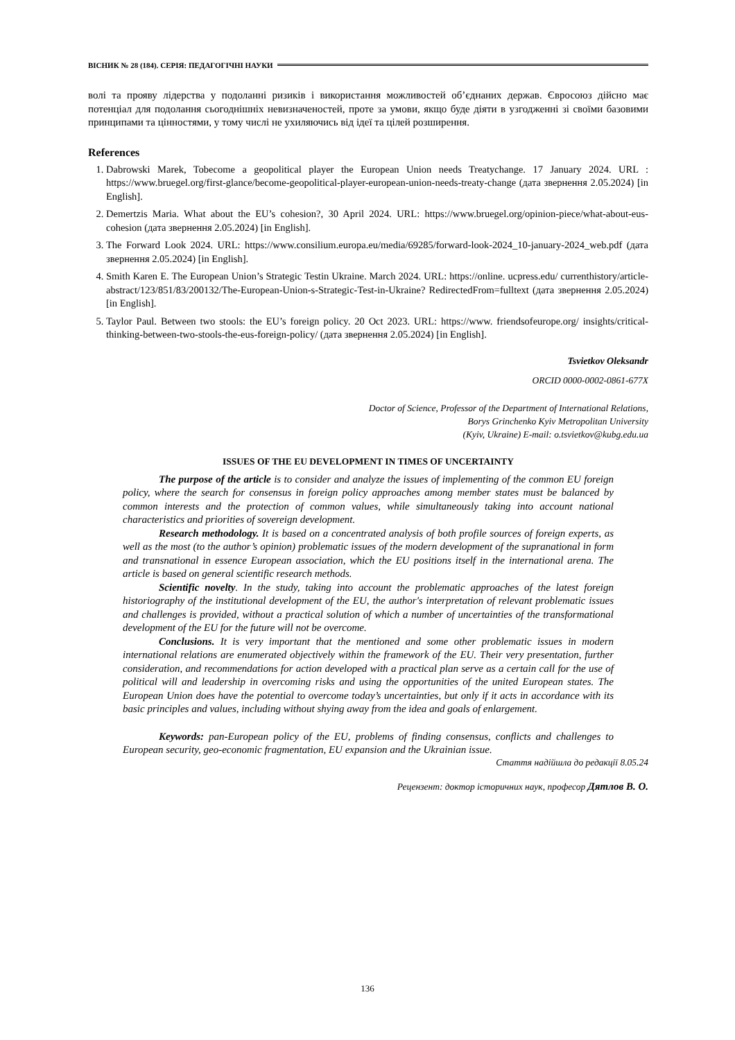ВІСНИК № 28 (184). СЕРІЯ: ПЕДАГОГІЧНІ НАУКИ
волі та прояву лідерства у подоланні ризиків і використання можливостей об’єднаних держав. Євросоюз дійсно має потенціал для подолання сьогоднішніх невизначеностей, проте за умови, якщо буде діяти в узгодженні зі своїми базовими принципами та цінностями, у тому числі не ухиляючись від ідеї та цілей розширення.
References
1. Dabrowski Marek, Tobecome a geopolitical player the European Union needs Treatychange. 17 January 2024. URL : https://www.bruegel.org/first-glance/become-geopolitical-player-european-union-needs-treaty-change (дата звернення 2.05.2024) [in English].
2. Demertzis Maria. What about the EU’s cohesion?, 30 April 2024. URL: https://www.bruegel.org/opinion-piece/what-about-eus-cohesion (дата звернення 2.05.2024) [in English].
3. The Forward Look 2024. URL: https://www.consilium.europa.eu/media/69285/forward-look-2024_10-january-2024_web.pdf (дата звернення 2.05.2024) [in English].
4. Smith Karen E. The European Union’s Strategic Testin Ukraine. March 2024. URL: https://online. ucpress.edu/ currenthistory/article-abstract/123/851/83/200132/The-European-Union-s-Strategic-Test-in-Ukraine? RedirectedFrom=fulltext (дата звернення 2.05.2024) [in English].
5. Taylor Paul. Between two stools: the EU’s foreign policy. 20 Oct 2023. URL: https://www. friendsofeurope.org/ insights/critical-thinking-between-two-stools-the-eus-foreign-policy/ (дата звернення 2.05.2024) [in English].
Tsvietkov Oleksandr
ORCID 0000-0002-0861-677X
Doctor of Science, Professor of the Department of International Relations,
Borys Grinchenko Kyiv Metropolitan University
(Kyiv, Ukraine) E-mail: o.tsvietkov@kubg.edu.ua
ISSUES OF THE EU DEVELOPMENT IN TIMES OF UNCERTAINTY
The purpose of the article is to consider and analyze the issues of implementing of the common EU foreign policy, where the search for consensus in foreign policy approaches among member states must be balanced by common interests and the protection of common values, while simultaneously taking into account national characteristics and priorities of sovereign development.
Research methodology. It is based on a concentrated analysis of both profile sources of foreign experts, as well as the most (to the author’s opinion) problematic issues of the modern development of the supranational in form and transnational in essence European association, which the EU positions itself in the international arena. The article is based on general scientific research methods.
Scientific novelty. In the study, taking into account the problematic approaches of the latest foreign historiography of the institutional development of the EU, the author's interpretation of relevant problematic issues and challenges is provided, without a practical solution of which a number of uncertainties of the transformational development of the EU for the future will not be overcome.
Conclusions. It is very important that the mentioned and some other problematic issues in modern international relations are enumerated objectively within the framework of the EU. Their very presentation, further consideration, and recommendations for action developed with a practical plan serve as a certain call for the use of political will and leadership in overcoming risks and using the opportunities of the united European states. The European Union does have the potential to overcome today’s uncertainties, but only if it acts in accordance with its basic principles and values, including without shying away from the idea and goals of enlargement.
Keywords: pan-European policy of the EU, problems of finding consensus, conflicts and challenges to European security, geo-economic fragmentation, EU expansion and the Ukrainian issue.
Стаття надійшла до редакції 8.05.24
Рецензент: доктор історичних наук, професор Дятлов В. О.
136